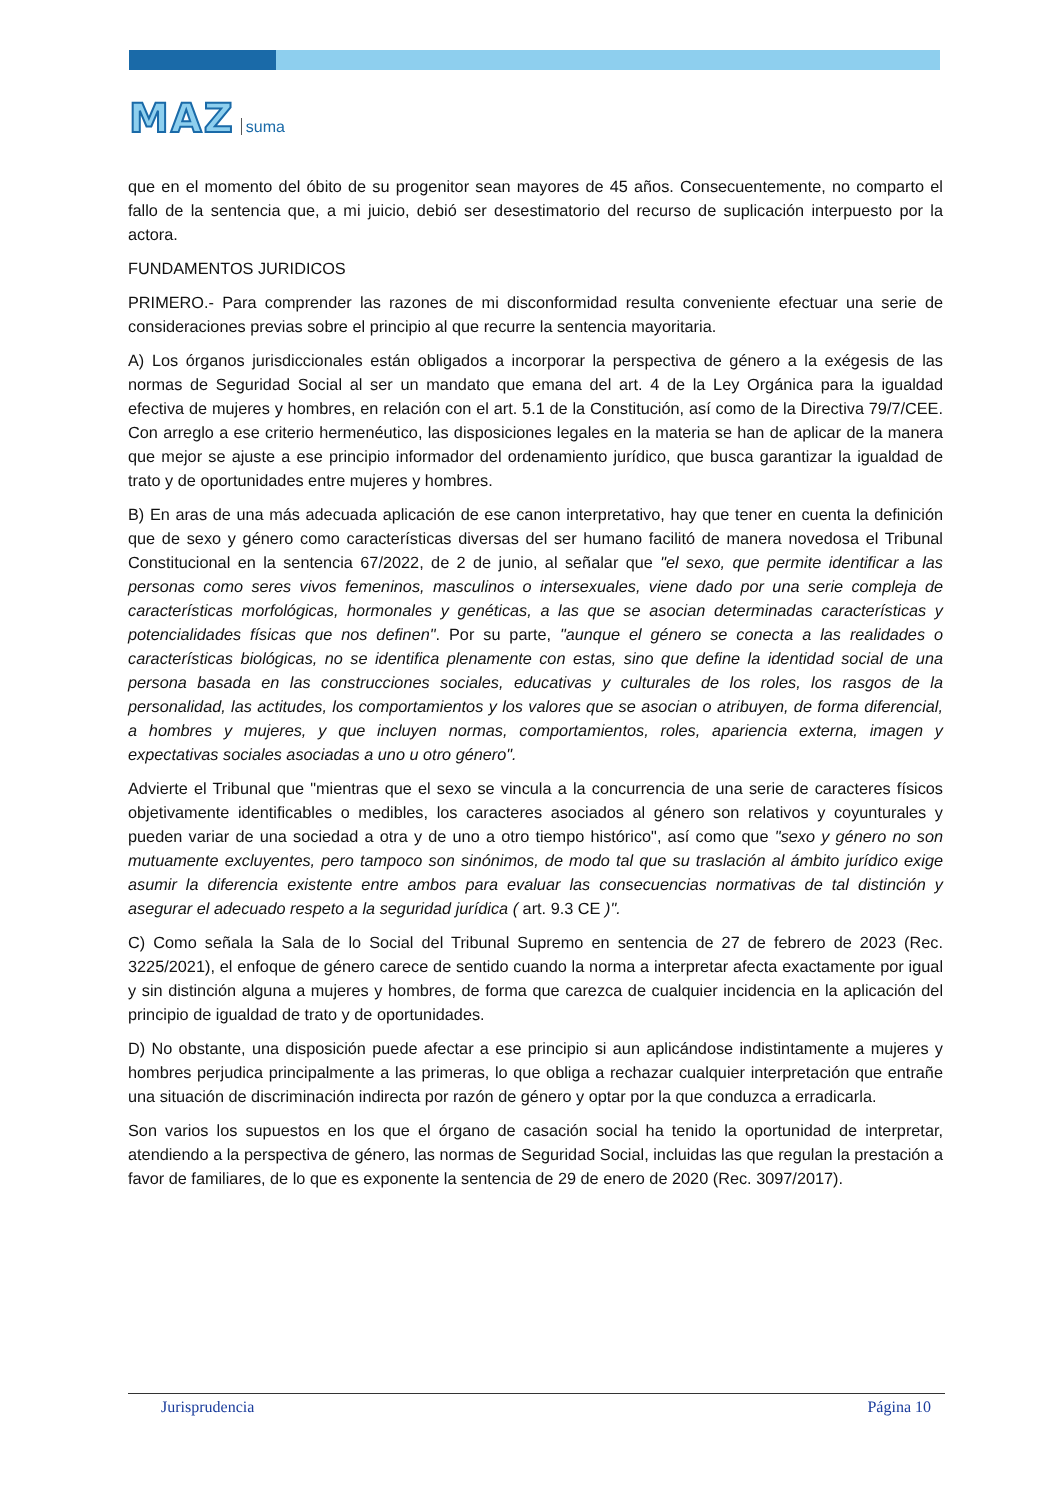MAZ suma
que en el momento del óbito de su progenitor sean mayores de 45 años. Consecuentemente, no comparto el fallo de la sentencia que, a mi juicio, debió ser desestimatorio del recurso de suplicación interpuesto por la actora.
FUNDAMENTOS JURIDICOS
PRIMERO.- Para comprender las razones de mi disconformidad resulta conveniente efectuar una serie de consideraciones previas sobre el principio al que recurre la sentencia mayoritaria.
A) Los órganos jurisdiccionales están obligados a incorporar la perspectiva de género a la exégesis de las normas de Seguridad Social al ser un mandato que emana del art. 4 de la Ley Orgánica para la igualdad efectiva de mujeres y hombres, en relación con el art. 5.1 de la Constitución, así como de la Directiva 79/7/CEE. Con arreglo a ese criterio hermenéutico, las disposiciones legales en la materia se han de aplicar de la manera que mejor se ajuste a ese principio informador del ordenamiento jurídico, que busca garantizar la igualdad de trato y de oportunidades entre mujeres y hombres.
B) En aras de una más adecuada aplicación de ese canon interpretativo, hay que tener en cuenta la definición que de sexo y género como características diversas del ser humano facilitó de manera novedosa el Tribunal Constitucional en la sentencia 67/2022, de 2 de junio, al señalar que "el sexo, que permite identificar a las personas como seres vivos femeninos, masculinos o intersexuales, viene dado por una serie compleja de características morfológicas, hormonales y genéticas, a las que se asocian determinadas características y potencialidades físicas que nos definen". Por su parte, "aunque el género se conecta a las realidades o características biológicas, no se identifica plenamente con estas, sino que define la identidad social de una persona basada en las construcciones sociales, educativas y culturales de los roles, los rasgos de la personalidad, las actitudes, los comportamientos y los valores que se asocian o atribuyen, de forma diferencial, a hombres y mujeres, y que incluyen normas, comportamientos, roles, apariencia externa, imagen y expectativas sociales asociadas a uno u otro género".
Advierte el Tribunal que "mientras que el sexo se vincula a la concurrencia de una serie de caracteres físicos objetivamente identificables o medibles, los caracteres asociados al género son relativos y coyunturales y pueden variar de una sociedad a otra y de uno a otro tiempo histórico", así como que "sexo y género no son mutuamente excluyentes, pero tampoco son sinónimos, de modo tal que su traslación al ámbito jurídico exige asumir la diferencia existente entre ambos para evaluar las consecuencias normativas de tal distinción y asegurar el adecuado respeto a la seguridad jurídica ( art. 9.3 CE )".
C) Como señala la Sala de lo Social del Tribunal Supremo en sentencia de 27 de febrero de 2023 (Rec. 3225/2021), el enfoque de género carece de sentido cuando la norma a interpretar afecta exactamente por igual y sin distinción alguna a mujeres y hombres, de forma que carezca de cualquier incidencia en la aplicación del principio de igualdad de trato y de oportunidades.
D) No obstante, una disposición puede afectar a ese principio si aun aplicándose indistintamente a mujeres y hombres perjudica principalmente a las primeras, lo que obliga a rechazar cualquier interpretación que entrañe una situación de discriminación indirecta por razón de género y optar por la que conduzca a erradicarla.
Son varios los supuestos en los que el órgano de casación social ha tenido la oportunidad de interpretar, atendiendo a la perspectiva de género, las normas de Seguridad Social, incluidas las que regulan la prestación a favor de familiares, de lo que es exponente la sentencia de 29 de enero de 2020 (Rec. 3097/2017).
Jurisprudencia Página 10